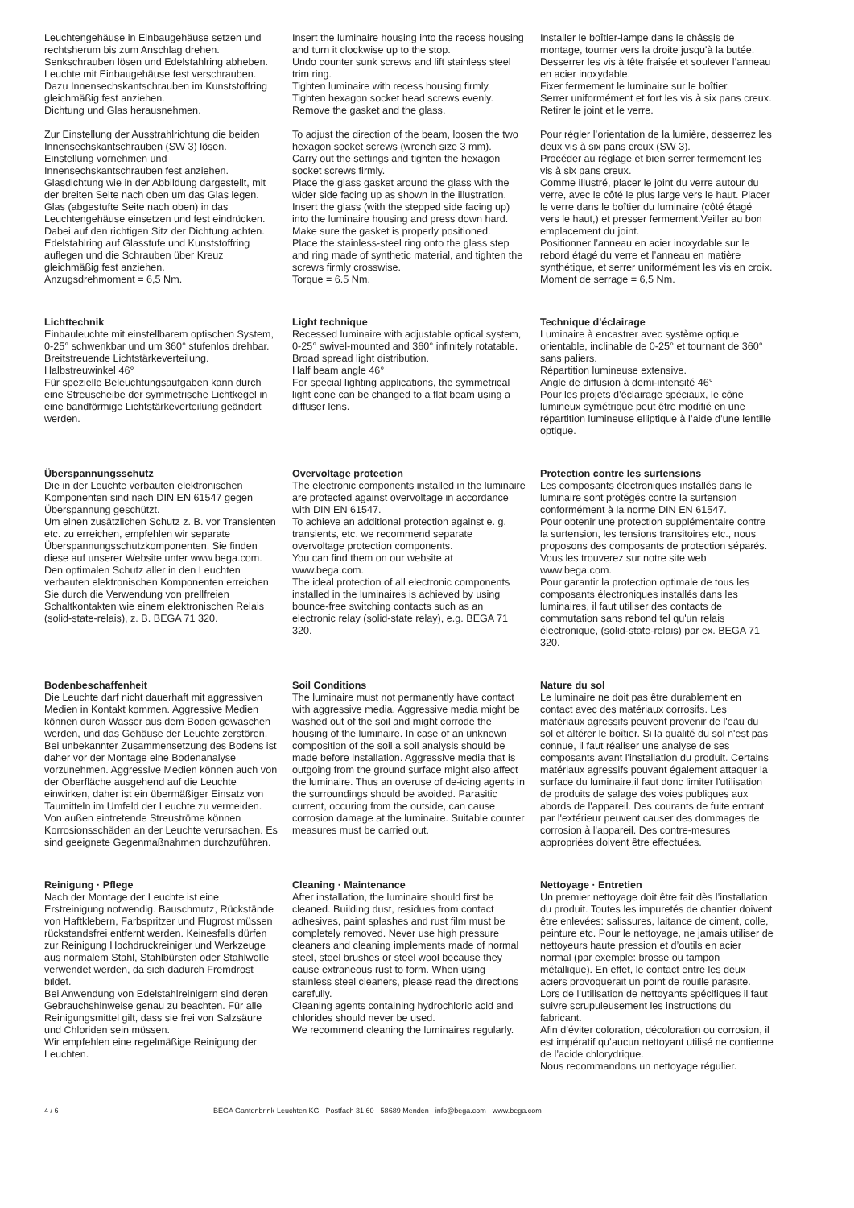Leuchtengehäuse in Einbaugehäuse setzen und rechtsherum bis zum Anschlag drehen.
Senkschrauben lösen und Edelstahlring abheben.
Leuchte mit Einbaugehäuse fest verschrauben. Dazu Innensechskantschrauben im Kunststoffring gleichmäßig fest anziehen.
Dichtung und Glas herausnehmen.
Zur Einstellung der Ausstrahlrichtung die beiden Innensechskantschrauben (SW 3) lösen.
Einstellung vornehmen und Innensechskantschrauben fest anziehen.
Glasdichtung wie in der Abbildung dargestellt, mit der breiten Seite nach oben um das Glas legen. Glas (abgestufte Seite nach oben) in das Leuchtengehäuse einsetzen und fest eindrücken. Dabei auf den richtigen Sitz der Dichtung achten.
Edelstahlring auf Glasstufe und Kunststoffring auflegen und die Schrauben über Kreuz gleichmäßig fest anziehen.
Anzugsdrehmoment = 6,5 Nm.
Insert the luminaire housing into the recess housing and turn it clockwise up to the stop.
Undo counter sunk screws and lift stainless steel trim ring.
Tighten luminaire with recess housing firmly.
Tighten hexagon socket head screws evenly.
Remove the gasket and the glass.
To adjust the direction of the beam, loosen the two hexagon socket screws (wrench size 3 mm).
Carry out the settings and tighten the hexagon socket screws firmly.
Place the glass gasket around the glass with the wider side facing up as shown in the illustration. Insert the glass (with the stepped side facing up) into the luminaire housing and press down hard. Make sure the gasket is properly positioned.
Place the stainless-steel ring onto the glass step and ring made of synthetic material, and tighten the screws firmly crosswise.
Torque = 6.5 Nm.
Installer le boîtier-lampe dans le châssis de montage, tourner vers la droite jusqu'à la butée.
Desserrer les vis à tête fraisée et soulever l’anneau en acier inoxydable.
Fixer fermement le luminaire sur le boîtier.
Serrer uniformément et fort les vis à six pans creux.
Retirer le joint et le verre.
Pour régler l’orientation de la lumière, desserrez les deux vis à six pans creux (SW 3).
Procéder au réglage et bien serrer fermement les vis à six pans creux.
Comme illustré, placer le joint du verre autour du verre, avec le côté le plus large vers le haut. Placer le verre dans le boîtier du luminaire (côté étagé vers le haut,) et presser fermement.Veiller au bon emplacement du joint.
Positionner l’anneau en acier inoxydable sur le rebord étagé du verre et l’anneau en matière synthétique, et serrer uniformément les vis en croix.
Moment de serrage = 6,5 Nm.
Lichttechnik
Einbauleuchte mit einstellbarem optischen System, 0-25° schwenkbar und um 360° stufenlos drehbar.
Breitstreuende Lichtstärkeverteilung.
Halbstreuwinkel 46°
Für spezielle Beleuchtungsaufgaben kann durch eine Streuscheibe der symmetrische Lichtkegel in eine bandförmige Lichtstärkeverteilung geändert werden.
Light technique
Recessed luminaire with adjustable optical system, 0-25° swivel-mounted and 360° infinitely rotatable.
Broad spread light distribution.
Half beam angle 46°
For special lighting applications, the symmetrical light cone can be changed to a flat beam using a diffuser lens.
Technique d'éclairage
Luminaire à encastrer avec système optique orientable, inclinable de 0-25° et tournant de 360° sans paliers.
Répartition lumineuse extensive.
Angle de diffusion à demi-intensité 46°
Pour les projets d’éclairage spéciaux, le cône lumineux symétrique peut être modifié en une répartition lumineuse elliptique à l’aide d’une lentille optique.
Überspannungsschutz
Die in der Leuchte verbauten elektronischen Komponenten sind nach DIN EN 61547 gegen Überspannung geschützt.
Um einen zusätzlichen Schutz z. B. vor Transienten etc. zu erreichen, empfehlen wir separate Überspannungsschutzkomponenten. Sie finden diese auf unserer Website unter www.bega.com.
Den optimalen Schutz aller in den Leuchten verbauten elektronischen Komponenten erreichen Sie durch die Verwendung von prellfreien Schaltkontakten wie einem elektronischen Relais (solid-state-relais), z. B. BEGA 71 320.
Overvoltage protection
The electronic components installed in the luminaire are protected against overvoltage in accordance with DIN EN 61547.
To achieve an additional protection against e. g. transients, etc. we recommend separate overvoltage protection components.
You can find them on our website at www.bega.com.
The ideal protection of all electronic components installed in the luminaires is achieved by using bounce-free switching contacts such as an electronic relay (solid-state relay), e.g. BEGA 71 320.
Protection contre les surtensions
Les composants électroniques installés dans le luminaire sont protégés contre la surtension conformément à la norme DIN EN 61547.
Pour obtenir une protection supplémentaire contre la surtension, les tensions transitoires etc., nous proposons des composants de protection séparés. Vous les trouverez sur notre site web www.bega.com.
Pour garantir la protection optimale de tous les composants électroniques installés dans les luminaires, il faut utiliser des contacts de commutation sans rebond tel qu'un relais électronique, (solid-state-relais) par ex. BEGA 71 320.
Bodenbeschaffenheit
Die Leuchte darf nicht dauerhaft mit aggressiven Medien in Kontakt kommen. Aggressive Medien können durch Wasser aus dem Boden gewaschen werden, und das Gehäuse der Leuchte zerstören. Bei unbekannter Zusammensetzung des Bodens ist daher vor der Montage eine Bodenanalyse vorzunehmen. Aggressive Medien können auch von der Oberfläche ausgehend auf die Leuchte einwirken, daher ist ein übermäßiger Einsatz von Taumitteln im Umfeld der Leuchte zu vermeiden. Von außen eintretende Streuströme können Korrosionsschäden an der Leuchte verursachen. Es sind geeignete Gegenmaßnahmen durchzuführen.
Soil Conditions
The luminaire must not permanently have contact with aggressive media. Aggressive media might be washed out of the soil and might corrode the housing of the luminaire. In case of an unknown composition of the soil a soil analysis should be made before installation. Aggressive media that is outgoing from the ground surface might also affect the luminaire. Thus an overuse of de-icing agents in the surroundings should be avoided. Parasitic current, occuring from the outside, can cause corrosion damage at the luminaire. Suitable counter measures must be carried out.
Nature du sol
Le luminaire ne doit pas être durablement en contact avec des matériaux corrosifs. Les matériaux agressifs peuvent provenir de l'eau du sol et altérer le boîtier. Si la qualité du sol n'est pas connue, il faut réaliser une analyse de ses composants avant l'installation du produit. Certains matériaux agressifs pouvant également attaquer la surface du luminaire,il faut donc limiter l'utilisation de produits de salage des voies publiques aux abords de l'appareil. Des courants de fuite entrant par l'extérieur peuvent causer des dommages de corrosion à l'appareil. Des contre-mesures appropriées doivent être effectuées.
Reinigung · Pflege
Nach der Montage der Leuchte ist eine Erstreinigung notwendig. Bauschmutz, Rückstände von Haftklebern, Farbspritzer und Flugrost müssen rückstandsfrei entfernt werden. Keinesfalls dürfen zur Reinigung Hochdruckreiniger und Werkzeuge aus normalem Stahl, Stahlbürsten oder Stahlwolle verwendet werden, da sich dadurch Fremdrost bildet.
Bei Anwendung von Edelstahlreinigern sind deren Gebrauchshinweise genau zu beachten. Für alle Reinigungsmittel gilt, dass sie frei von Salzsäure und Chloriden sein müssen.
Wir empfehlen eine regelmäßige Reinigung der Leuchten.
Cleaning · Maintenance
After installation, the luminaire should first be cleaned. Building dust, residues from contact adhesives, paint splashes and rust film must be completely removed. Never use high pressure cleaners and cleaning implements made of normal steel, steel brushes or steel wool because they cause extraneous rust to form. When using stainless steel cleaners, please read the directions carefully.
Cleaning agents containing hydrochloric acid and chlorides should never be used.
We recommend cleaning the luminaires regularly.
Nettoyage · Entretien
Un premier nettoyage doit être fait dès l’installation du produit. Toutes les impuretés de chantier doivent être enlevées: salissures, laitance de ciment, colle, peinture etc. Pour le nettoyage, ne jamais utiliser de nettoyeurs haute pression et d’outils en acier normal (par exemple: brosse ou tampon métallique). En effet, le contact entre les deux aciers provoquerait un point de rouille parasite.
Lors de l’utilisation de nettoyants spécifiques il faut suivre scrupuleusement les instructions du fabricant.
Afin d’éviter coloration, décoloration ou corrosion, il est impératif qu’aucun nettoyant utilisé ne contienne de l’acide chlorydrique.
Nous recommandons un nettoyage régulier.
4 / 6 BEGA Gantenbrink-Leuchten KG · Postfach 31 60 · 58689 Menden · info@bega.com · www.bega.com